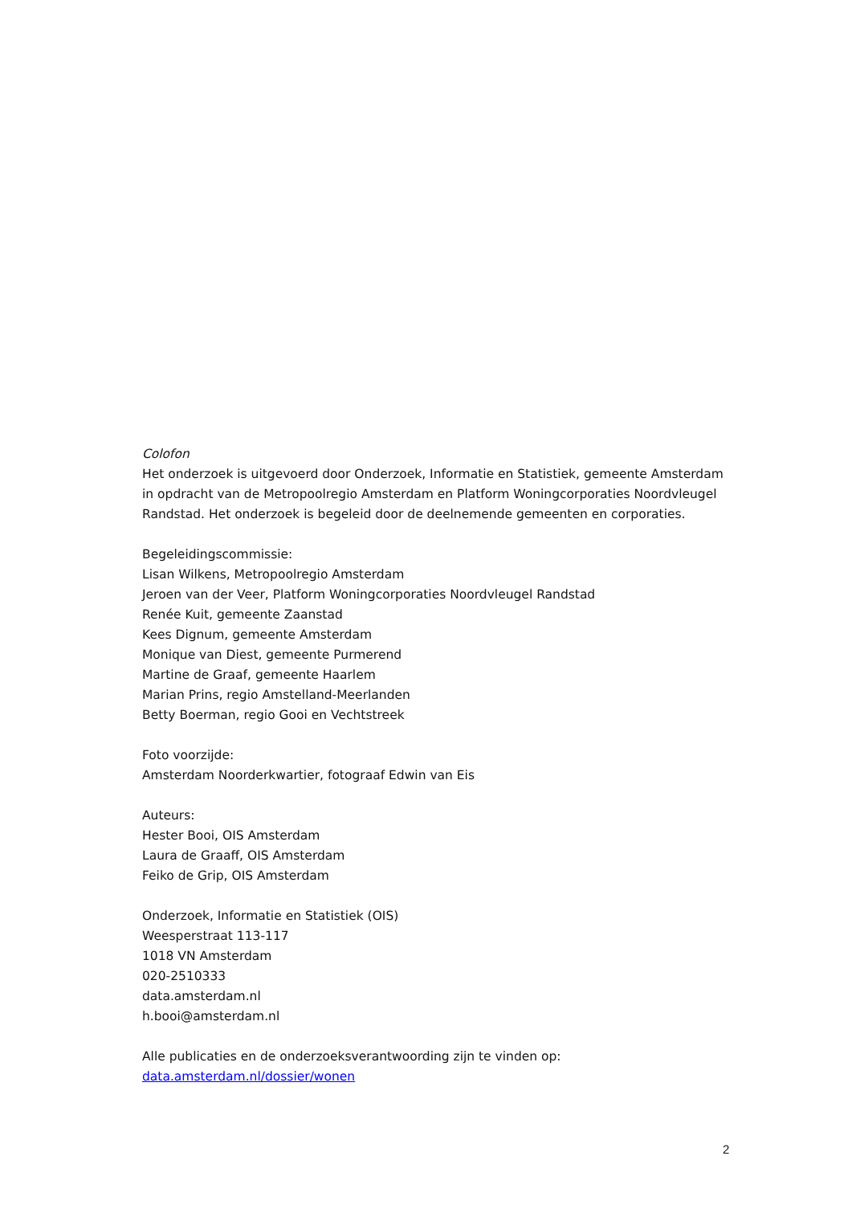Colofon
Het onderzoek is uitgevoerd door Onderzoek, Informatie en Statistiek, gemeente Amsterdam in opdracht van de Metropoolregio Amsterdam en Platform Woningcorporaties Noordvleugel Randstad. Het onderzoek is begeleid door de deelnemende gemeenten en corporaties.
Begeleidingscommissie:
Lisan Wilkens, Metropoolregio Amsterdam
Jeroen van der Veer, Platform Woningcorporaties Noordvleugel Randstad
Renée Kuit, gemeente Zaanstad
Kees Dignum, gemeente Amsterdam
Monique van Diest, gemeente Purmerend
Martine de Graaf, gemeente Haarlem
Marian Prins, regio Amstelland-Meerlanden
Betty Boerman, regio Gooi en Vechtstreek
Foto voorzijde:
Amsterdam Noorderkwartier, fotograaf Edwin van Eis
Auteurs:
Hester Booi, OIS Amsterdam
Laura de Graaff, OIS Amsterdam
Feiko de Grip, OIS Amsterdam
Onderzoek, Informatie en Statistiek (OIS)
Weesperstraat 113-117
1018 VN Amsterdam
020-2510333
data.amsterdam.nl
h.booi@amsterdam.nl
Alle publicaties en de onderzoeksverantwoording zijn te vinden op:
data.amsterdam.nl/dossier/wonen
2